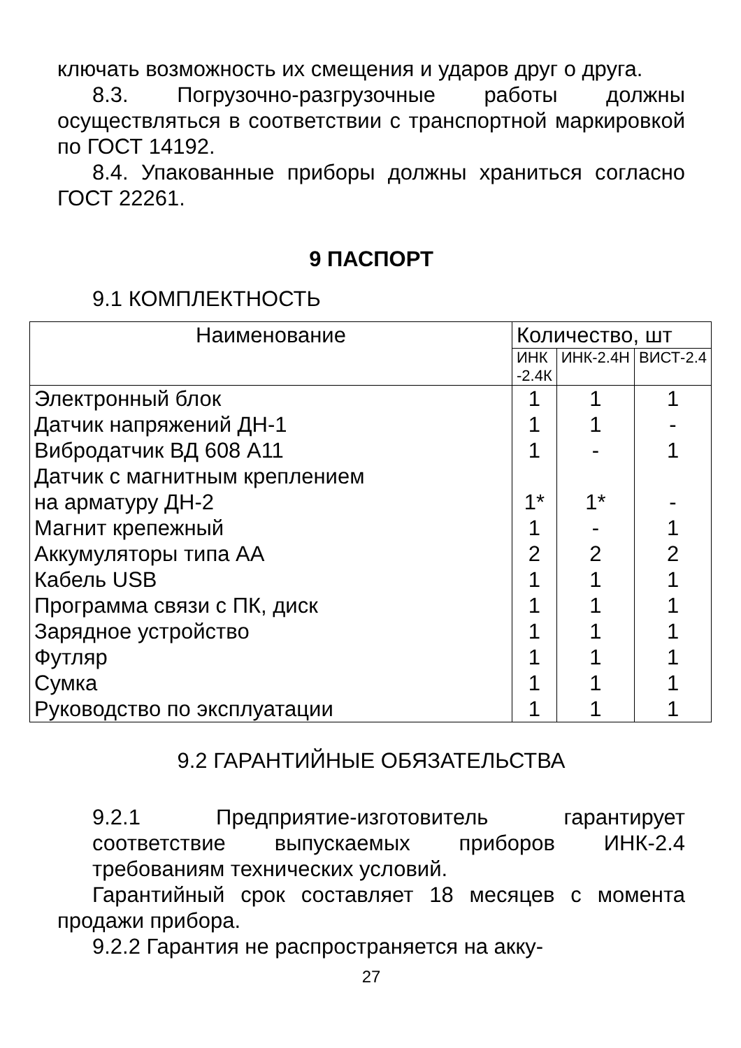ключать возможность их смещения и ударов друг о друга.
8.3. Погрузочно-разгрузочные работы должны осуществляться в соответствии с транспортной маркировкой по ГОСТ 14192.
8.4. Упакованные приборы должны храниться согласно ГОСТ 22261.
9 ПАСПОРТ
9.1 КОМПЛЕКТНОСТЬ
| Наименование | Количество, шт | | |
| --- | --- | --- | --- |
| | ИНК -2.4К | ИНК-2.4Н | ВИСТ-2.4 |
| Электронный блок | 1 | 1 | 1 |
| Датчик напряжений ДН-1 | 1 | 1 | - |
| Вибродатчик ВД 608 А11 | 1 | - | 1 |
| Датчик с магнитным креплением на арматуру ДН-2 | 1* | 1* | - |
| Магнит крепежный | 1 | - | 1 |
| Аккумуляторы типа АА | 2 | 2 | 2 |
| Кабель USB | 1 | 1 | 1 |
| Программа связи с ПК, диск | 1 | 1 | 1 |
| Зарядное устройство | 1 | 1 | 1 |
| Футляр | 1 | 1 | 1 |
| Сумка | 1 | 1 | 1 |
| Руководство по эксплуатации | 1 | 1 | 1 |
9.2 ГАРАНТИЙНЫЕ ОБЯЗАТЕЛЬСТВА
9.2.1 Предприятие-изготовитель гарантирует соответствие выпускаемых приборов ИНК-2.4 требованиям технических условий.
Гарантийный срок составляет 18 месяцев с момента продажи прибора.
9.2.2 Гарантия не распространяется на акку-
27